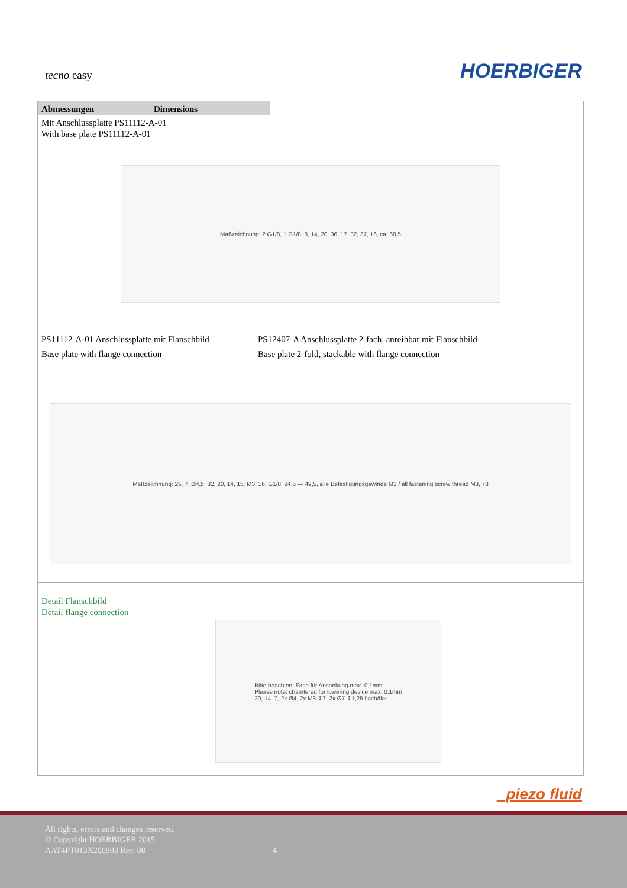tecno easy HOERBIGER
Abmessungen Dimensions
Mit Anschlussplatte PS11112-A-01
With base plate PS11112-A-01
Maßzeichnung: 2 G1/8, 1 G1/8, 3, 14, 20, 36, 17, 32, 37, 16, ca. 68,5
PS11112-A-01 Anschlussplatte mit Flanschbild
Base plate with flange connection
PS12407-A Anschlussplatte 2-fach, anreihbar mit Flanschbild
Base plate 2-fold, stackable with flange connection
Maßzeichnung: 25, 7, Ø4,5, 32, 20, 14, 15, M3, 16, G1/8, 24,5 — 49,5, alle Befestigungsgewinde M3 / all fastening screw thread M3, 78
Detail Flanschbild
Detail flange connection
Bitte beachten: Fase für Ansenkung max. 0,1mm
Please note: chamfered for lowering device max. 0,1mm
20, 14, 7, 2x Ø4, 2x M3 ↧7, 2x Ø7 ↧1,25 flach/flat
_piezo fluid
All rights, errors and changes reserved.
© Copyright HOERBIGER 2015
AAT4PT013X200903 Rev. 08 4